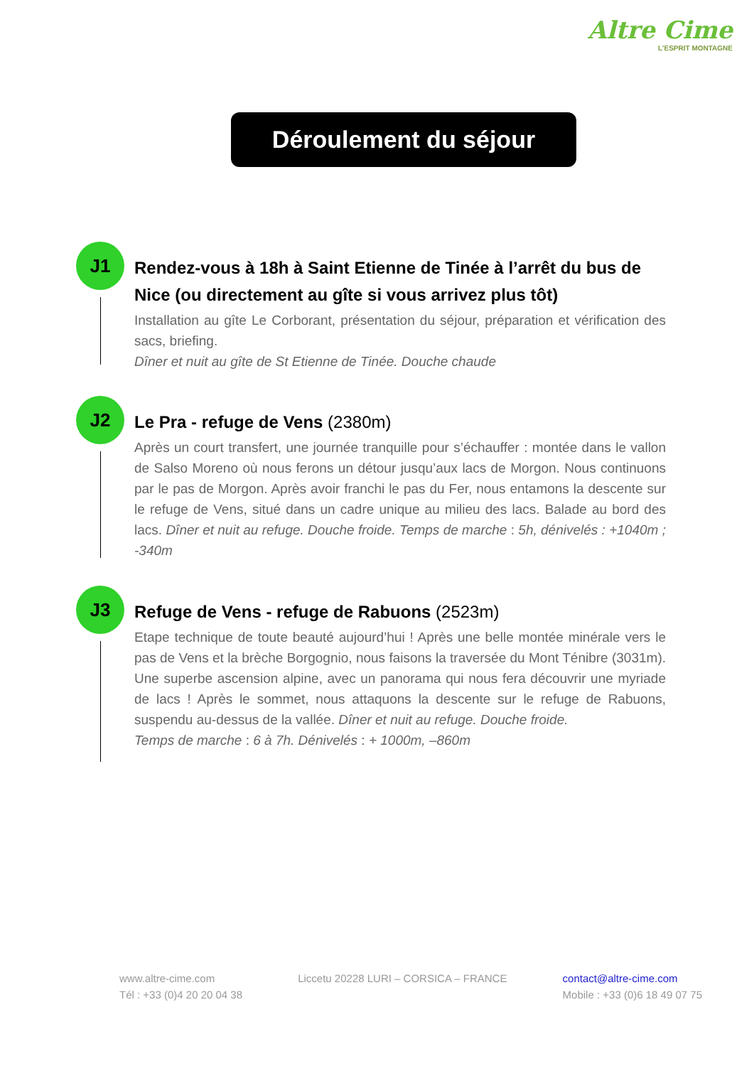Altre Cime
L'ESPRIT MONTAGNE
Déroulement du séjour
J1
Rendez-vous à 18h à Saint Etienne de Tinée à l’arrêt du bus de Nice (ou directement au gîte si vous arrivez plus tôt)
Installation au gîte Le Corborant, présentation du séjour, préparation et vérification des sacs, briefing.
Dîner et nuit au gîte de St Etienne de Tinée. Douche chaude
J2
Le Pra - refuge de Vens (2380m)
Après un court transfert, une journée tranquille pour s’échauffer : montée dans le vallon de Salso Moreno où nous ferons un détour jusqu’aux lacs de Morgon. Nous continuons par le pas de Morgon. Après avoir franchi le pas du Fer, nous entamons la descente sur le refuge de Vens, situé dans un cadre unique au milieu des lacs. Balade au bord des lacs. Dîner et nuit au refuge. Douche froide. Temps de marche : 5h, dénivelés : +1040m ; -340m
J3
Refuge de Vens - refuge de Rabuons (2523m)
Etape technique de toute beauté aujourd’hui ! Après une belle montée minérale vers le pas de Vens et la brèche Borgognio, nous faisons la traversée du Mont Ténibre (3031m). Une superbe ascension alpine, avec un panorama qui nous fera découvrir une myriade de lacs ! Après le sommet, nous attaquons la descente sur le refuge de Rabuons, suspendu au-dessus de la vallée. Dîner et nuit au refuge. Douche froide.
Temps de marche : 6 à 7h. Dénivelés : + 1000m, –860m
www.altre-cime.com
Tél : +33 (0)4 20 20 04 38
Liccetu 20228 LURI – CORSICA – FRANCE
contact@altre-cime.com
Mobile : +33 (0)6 18 49 07 75